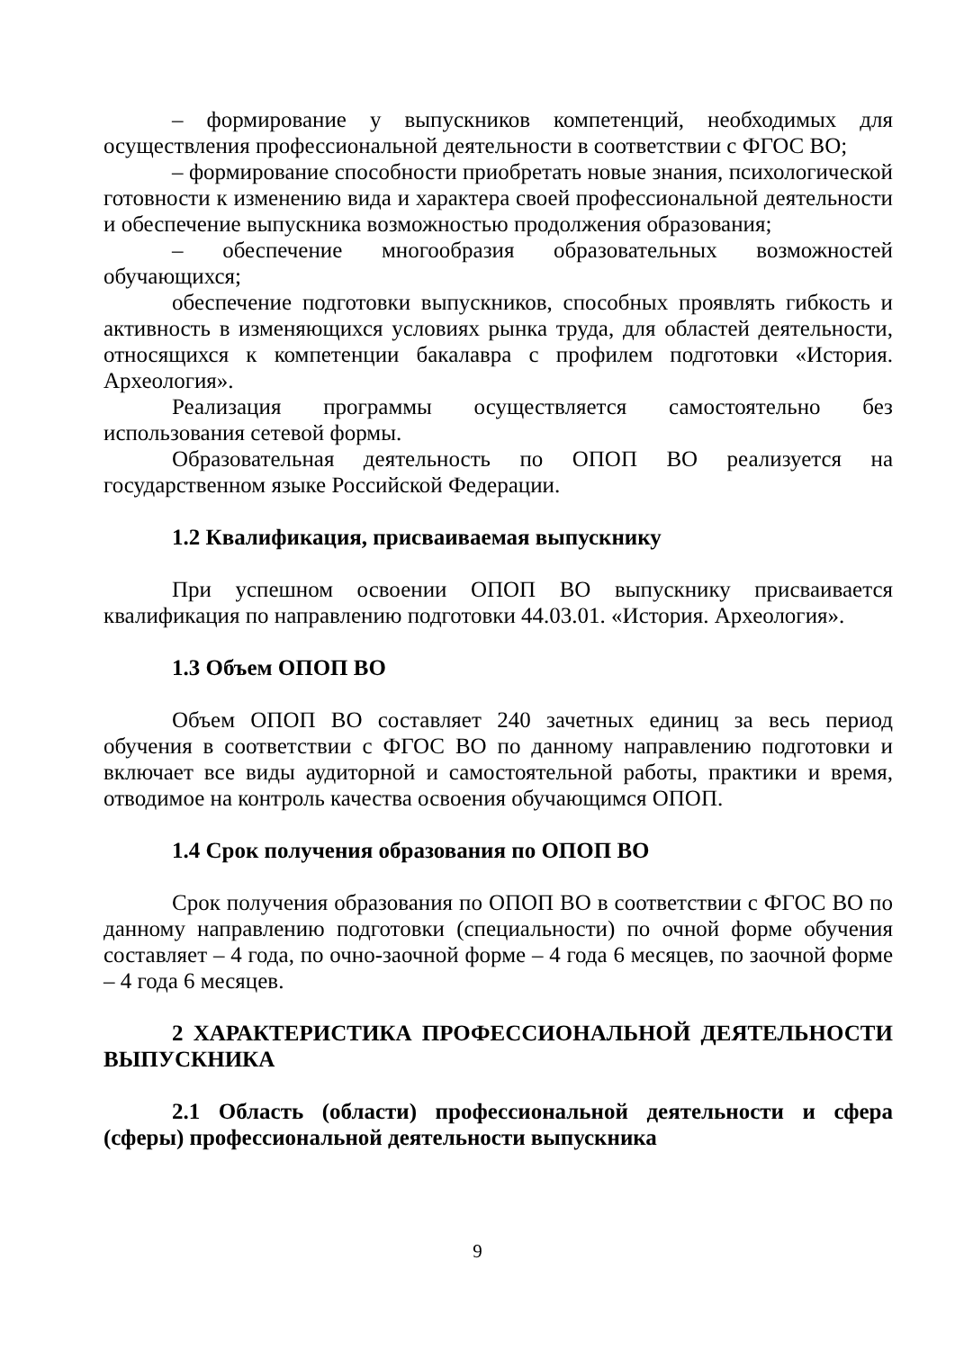– формирование у выпускников компетенций, необходимых для осуществления профессиональной деятельности в соответствии с ФГОС ВО;
– формирование способности приобретать новые знания, психологической готовности к изменению вида и характера своей профессиональной деятельности и обеспечение выпускника возможностью продолжения образования;
– обеспечение многообразия образовательных возможностей обучающихся;
обеспечение подготовки выпускников, способных проявлять гибкость и активность в изменяющихся условиях рынка труда, для областей деятельности, относящихся к компетенции бакалавра с профилем подготовки «История. Археология».
Реализация программы осуществляется самостоятельно без использования сетевой формы.
Образовательная деятельность по ОПОП ВО реализуется на государственном языке Российской Федерации.
1.2 Квалификация, присваиваемая выпускнику
При успешном освоении ОПОП ВО выпускнику присваивается квалификация по направлению подготовки 44.03.01. «История. Археология».
1.3 Объем ОПОП ВО
Объем ОПОП ВО составляет 240 зачетных единиц за весь период обучения в соответствии с ФГОС ВО по данному направлению подготовки и включает все виды аудиторной и самостоятельной работы, практики и время, отводимое на контроль качества освоения обучающимся ОПОП.
1.4 Срок получения образования по ОПОП ВО
Срок получения образования по ОПОП ВО в соответствии с ФГОС ВО по данному направлению подготовки (специальности) по очной форме обучения составляет – 4 года, по очно-заочной форме – 4 года 6 месяцев, по заочной форме – 4 года 6 месяцев.
2 ХАРАКТЕРИСТИКА ПРОФЕССИОНАЛЬНОЙ ДЕЯТЕЛЬНОСТИ ВЫПУСКНИКА
2.1 Область (области) профессиональной деятельности и сфера (сферы) профессиональной деятельности выпускника
9